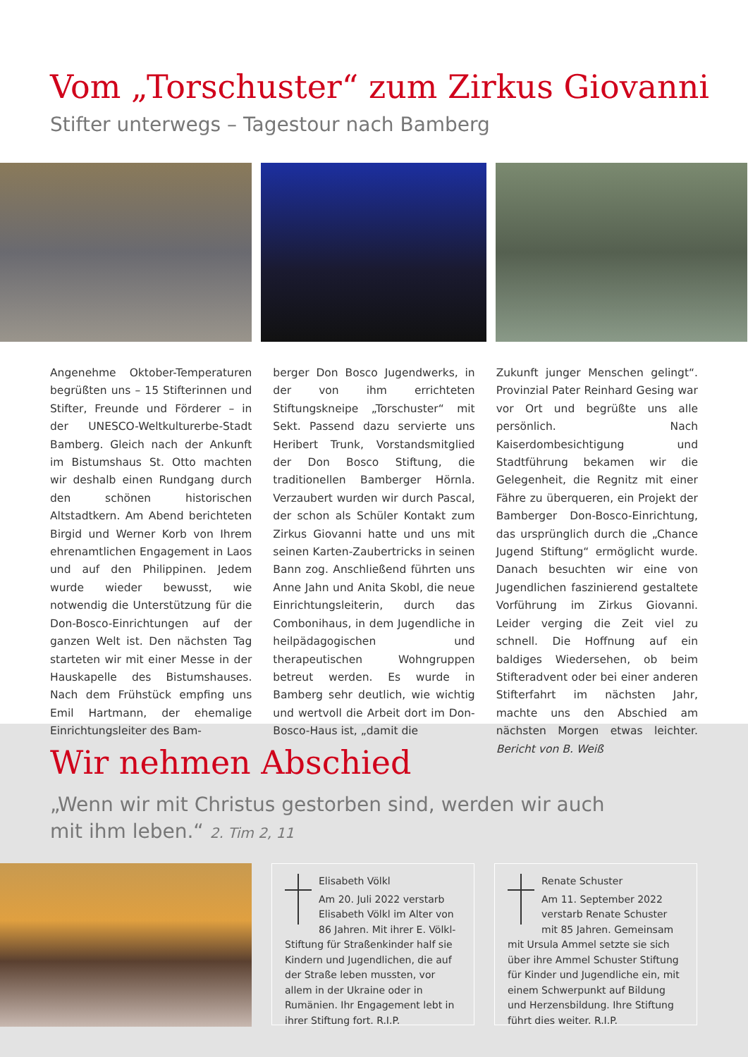Vom „Torschuster“ zum Zirkus Giovanni
Stifter unterwegs – Tagestour nach Bamberg
Angenehme Oktober-Temperaturen begrüßten uns – 15 Stifterinnen und Stifter, Freunde und Förderer – in der UNESCO-Weltkulturerbe-Stadt Bamberg. Gleich nach der Ankunft im Bistumshaus St. Otto machten wir deshalb einen Rundgang durch den schönen historischen Altstadtkern. Am Abend berichteten Birgid und Werner Korb von Ihrem ehrenamtlichen Engagement in Laos und auf den Philippinen. Jedem wurde wieder bewusst, wie notwendig die Unterstützung für die Don-Bosco-Einrichtungen auf der ganzen Welt ist. Den nächsten Tag starteten wir mit einer Messe in der Hauskapelle des Bistumshauses. Nach dem Frühstück empfing uns Emil Hartmann, der ehemalige Einrichtungsleiter des Bam-
berger Don Bosco Jugendwerks, in der von ihm errichteten Stiftungskneipe „Torschuster“ mit Sekt. Passend dazu servierte uns Heribert Trunk, Vorstandsmitglied der Don Bosco Stiftung, die traditionellen Bamberger Hörnla. Verzaubert wurden wir durch Pascal, der schon als Schüler Kontakt zum Zirkus Giovanni hatte und uns mit seinen Karten-Zaubertricks in seinen Bann zog. Anschließend führten uns Anne Jahn und Anita Skobl, die neue Einrichtungsleiterin, durch das Combonihaus, in dem Jugendliche in heilpädagogischen und therapeutischen Wohngruppen betreut werden. Es wurde in Bamberg sehr deutlich, wie wichtig und wertvoll die Arbeit dort im Don-Bosco-Haus ist, „damit die
Zukunft junger Menschen gelingt“. Provinzial Pater Reinhard Gesing war vor Ort und begrüßte uns alle persönlich. Nach Kaiserdombesichtigung und Stadtführung bekamen wir die Gelegenheit, die Regnitz mit einer Fähre zu überqueren, ein Projekt der Bamberger Don-Bosco-Einrichtung, das ursprünglich durch die „Chance Jugend Stiftung“ ermöglicht wurde. Danach besuchten wir eine von Jugendlichen faszinierend gestaltete Vorführung im Zirkus Giovanni. Leider verging die Zeit viel zu schnell. Die Hoffnung auf ein baldiges Wiedersehen, ob beim Stifteradvent oder bei einer anderen Stifterfahrt im nächsten Jahr, machte uns den Abschied am nächsten Morgen etwas leichter. Bericht von B. Weiß
Wir nehmen Abschied
„Wenn wir mit Christus gestorben sind, werden wir auch
mit ihm leben.“ 2. Tim 2, 11
Elisabeth Völkl
Am 20. Juli 2022 verstarb Elisabeth Völkl im Alter von 86 Jahren. Mit ihrer E. Völkl-Stiftung für Straßenkinder half sie Kindern und Jugendlichen, die auf der Straße leben mussten, vor allem in der Ukraine oder in Rumänien. Ihr Engagement lebt in ihrer Stiftung fort. R.I.P.
Renate Schuster
Am 11. September 2022 verstarb Renate Schuster mit 85 Jahren. Gemeinsam mit Ursula Ammel setzte sie sich über ihre Ammel Schuster Stiftung für Kinder und Jugendliche ein, mit einem Schwerpunkt auf Bildung und Herzensbildung. Ihre Stiftung führt dies weiter. R.I.P.